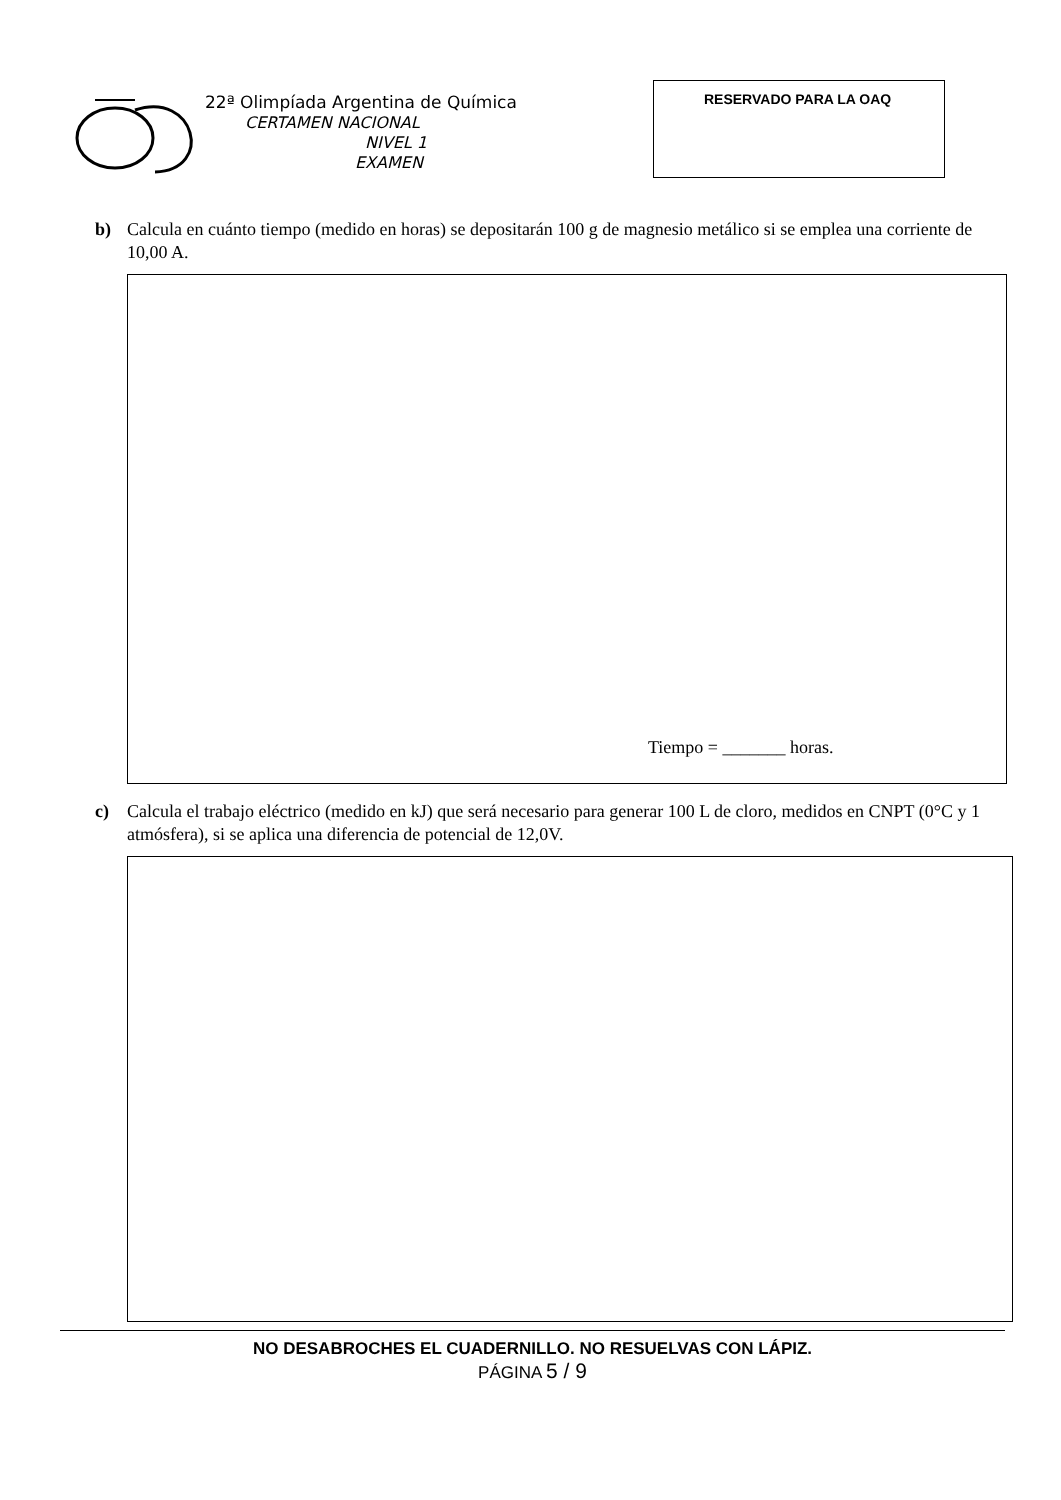22ª Olimpíada Argentina de Química
CERTAMEN NACIONAL
NIVEL 1
EXAMEN
RESERVADO PARA LA OAQ
b) Calcula en cuánto tiempo (medido en horas) se depositarán 100 g de magnesio metálico si se emplea una corriente de 10,00 A.
Tiempo = _______ horas.
c) Calcula el trabajo eléctrico (medido en kJ) que será necesario para generar 100 L de cloro, medidos en CNPT (0°C y 1 atmósfera), si se aplica una diferencia de potencial de 12,0V.
NO DESABROCHES EL CUADERNILLO. NO RESUELVAS CON LÁPIZ.
PÁGINA 5 / 9